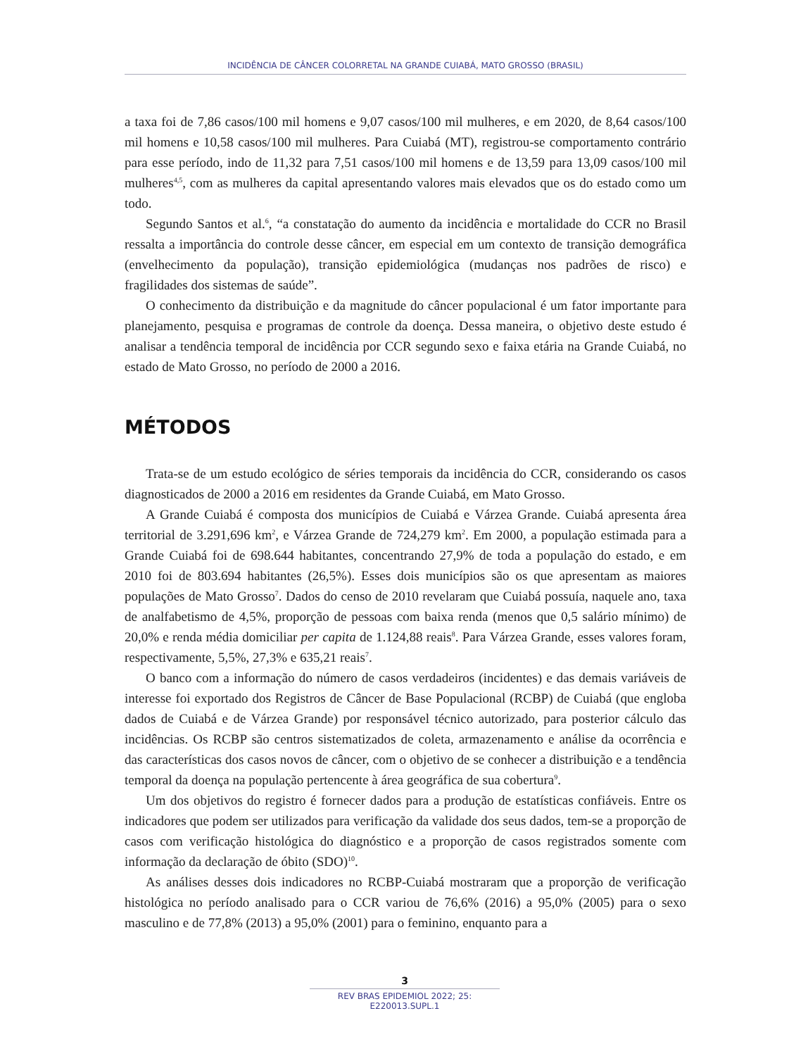INCIDÊNCIA DE CÂNCER COLORRETAL NA GRANDE CUIABÁ, MATO GROSSO (BRASIL)
a taxa foi de 7,86 casos/100 mil homens e 9,07 casos/100 mil mulheres, e em 2020, de 8,64 casos/100 mil homens e 10,58 casos/100 mil mulheres. Para Cuiabá (MT), registrou-se comportamento contrário para esse período, indo de 11,32 para 7,51 casos/100 mil homens e de 13,59 para 13,09 casos/100 mil mulheres<sup>4,5</sup>, com as mulheres da capital apresentando valores mais elevados que os do estado como um todo.
Segundo Santos et al.<sup>6</sup>, “a constatação do aumento da incidência e mortalidade do CCR no Brasil ressalta a importância do controle desse câncer, em especial em um contexto de transição demográfica (envelhecimento da população), transição epidemiológica (mudanças nos padrões de risco) e fragilidades dos sistemas de saúde”.
O conhecimento da distribuição e da magnitude do câncer populacional é um fator importante para planejamento, pesquisa e programas de controle da doença. Dessa maneira, o objetivo deste estudo é analisar a tendência temporal de incidência por CCR segundo sexo e faixa etária na Grande Cuiabá, no estado de Mato Grosso, no período de 2000 a 2016.
MÉTODOS
Trata-se de um estudo ecológico de séries temporais da incidência do CCR, considerando os casos diagnosticados de 2000 a 2016 em residentes da Grande Cuiabá, em Mato Grosso.
A Grande Cuiabá é composta dos municípios de Cuiabá e Várzea Grande. Cuiabá apresenta área territorial de 3.291,696 km<sup>2</sup>, e Várzea Grande de 724,279 km<sup>2</sup>. Em 2000, a população estimada para a Grande Cuiabá foi de 698.644 habitantes, concentrando 27,9% de toda a população do estado, e em 2010 foi de 803.694 habitantes (26,5%). Esses dois municípios são os que apresentam as maiores populações de Mato Grosso<sup>7</sup>. Dados do censo de 2010 revelaram que Cuiabá possuía, naquele ano, taxa de analfabetismo de 4,5%, proporção de pessoas com baixa renda (menos que 0,5 salário mínimo) de 20,0% e renda média domiciliar per capita de 1.124,88 reais<sup>8</sup>. Para Várzea Grande, esses valores foram, respectivamente, 5,5%, 27,3% e 635,21 reais<sup>7</sup>.
O banco com a informação do número de casos verdadeiros (incidentes) e das demais variáveis de interesse foi exportado dos Registros de Câncer de Base Populacional (RCBP) de Cuiabá (que engloba dados de Cuiabá e de Várzea Grande) por responsável técnico autorizado, para posterior cálculo das incidências. Os RCBP são centros sistematizados de coleta, armazenamento e análise da ocorrência e das características dos casos novos de câncer, com o objetivo de se conhecer a distribuição e a tendência temporal da doença na população pertencente à área geográfica de sua cobertura<sup>9</sup>.
Um dos objetivos do registro é fornecer dados para a produção de estatísticas confiáveis. Entre os indicadores que podem ser utilizados para verificação da validade dos seus dados, tem-se a proporção de casos com verificação histológica do diagnóstico e a proporção de casos registrados somente com informação da declaração de óbito (SDO)<sup>10</sup>.
As análises desses dois indicadores no RCBP-Cuiabá mostraram que a proporção de verificação histológica no período analisado para o CCR variou de 76,6% (2016) a 95,0% (2005) para o sexo masculino e de 77,8% (2013) a 95,0% (2001) para o feminino, enquanto para a
3
REV BRAS EPIDEMIOL 2022; 25: E220013.SUPL.1